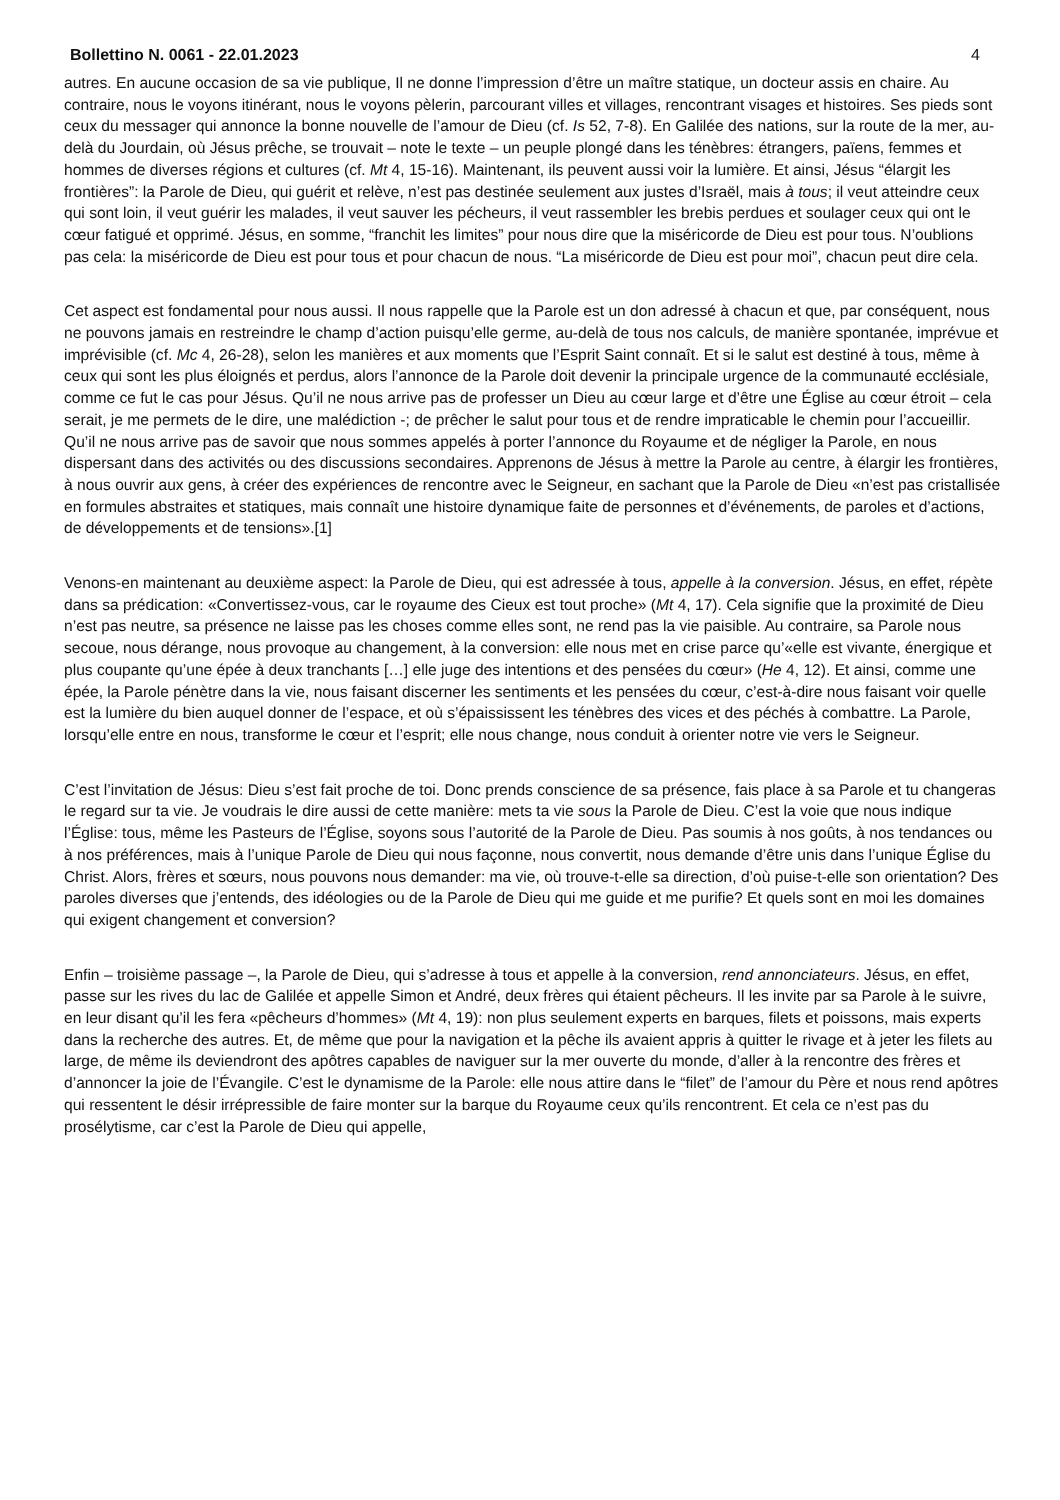Bollettino N. 0061 - 22.01.2023 4
autres. En aucune occasion de sa vie publique, Il ne donne l’impression d’être un maître statique, un docteur assis en chaire. Au contraire, nous le voyons itinérant, nous le voyons pèlerin, parcourant villes et villages, rencontrant visages et histoires. Ses pieds sont ceux du messager qui annonce la bonne nouvelle de l’amour de Dieu (cf. Is 52, 7-8). En Galilée des nations, sur la route de la mer, au-delà du Jourdain, où Jésus prêche, se trouvait – note le texte – un peuple plongé dans les ténèbres: étrangers, païens, femmes et hommes de diverses régions et cultures (cf. Mt 4, 15-16). Maintenant, ils peuvent aussi voir la lumière. Et ainsi, Jésus “élargit les frontières”: la Parole de Dieu, qui guérit et relève, n’est pas destinée seulement aux justes d’Israël, mais à tous; il veut atteindre ceux qui sont loin, il veut guérir les malades, il veut sauver les pécheurs, il veut rassembler les brebis perdues et soulager ceux qui ont le cœur fatigué et opprimé. Jésus, en somme, “franchit les limites” pour nous dire que la miséricorde de Dieu est pour tous. N’oublions pas cela: la miséricorde de Dieu est pour tous et pour chacun de nous. “La miséricorde de Dieu est pour moi”, chacun peut dire cela.
Cet aspect est fondamental pour nous aussi. Il nous rappelle que la Parole est un don adressé à chacun et que, par conséquent, nous ne pouvons jamais en restreindre le champ d’action puisqu’elle germe, au-delà de tous nos calculs, de manière spontanée, imprévue et imprévisible (cf. Mc 4, 26-28), selon les manières et aux moments que l’Esprit Saint connaît. Et si le salut est destiné à tous, même à ceux qui sont les plus éloignés et perdus, alors l’annonce de la Parole doit devenir la principale urgence de la communauté ecclésiale, comme ce fut le cas pour Jésus. Qu’il ne nous arrive pas de professer un Dieu au cœur large et d’être une Église au cœur étroit – cela serait, je me permets de le dire, une malédiction -; de prêcher le salut pour tous et de rendre impraticable le chemin pour l’accueillir. Qu’il ne nous arrive pas de savoir que nous sommes appelés à porter l’annonce du Royaume et de négliger la Parole, en nous dispersant dans des activités ou des discussions secondaires. Apprenons de Jésus à mettre la Parole au centre, à élargir les frontières, à nous ouvrir aux gens, à créer des expériences de rencontre avec le Seigneur, en sachant que la Parole de Dieu «n’est pas cristallisée en formules abstraites et statiques, mais connaît une histoire dynamique faite de personnes et d’événements, de paroles et d’actions, de développements et de tensions».[1]
Venons-en maintenant au deuxième aspect: la Parole de Dieu, qui est adressée à tous, appelle à la conversion. Jésus, en effet, répète dans sa prédication: «Convertissez-vous, car le royaume des Cieux est tout proche» (Mt 4, 17). Cela signifie que la proximité de Dieu n’est pas neutre, sa présence ne laisse pas les choses comme elles sont, ne rend pas la vie paisible. Au contraire, sa Parole nous secoue, nous dérange, nous provoque au changement, à la conversion: elle nous met en crise parce qu’«elle est vivante, énergique et plus coupante qu’une épée à deux tranchants […] elle juge des intentions et des pensées du cœur» (He 4, 12). Et ainsi, comme une épée, la Parole pénètre dans la vie, nous faisant discerner les sentiments et les pensées du cœur, c’est-à-dire nous faisant voir quelle est la lumière du bien auquel donner de l’espace, et où s’épaississent les ténèbres des vices et des péchés à combattre. La Parole, lorsqu’elle entre en nous, transforme le cœur et l’esprit; elle nous change, nous conduit à orienter notre vie vers le Seigneur.
C’est l’invitation de Jésus: Dieu s’est fait proche de toi. Donc prends conscience de sa présence, fais place à sa Parole et tu changeras le regard sur ta vie. Je voudrais le dire aussi de cette manière: mets ta vie sous la Parole de Dieu. C’est la voie que nous indique l’Église: tous, même les Pasteurs de l’Église, soyons sous l’autorité de la Parole de Dieu. Pas soumis à nos goûts, à nos tendances ou à nos préférences, mais à l’unique Parole de Dieu qui nous façonne, nous convertit, nous demande d’être unis dans l’unique Église du Christ. Alors, frères et sœurs, nous pouvons nous demander: ma vie, où trouve-t-elle sa direction, d’où puise-t-elle son orientation? Des paroles diverses que j’entends, des idéologies ou de la Parole de Dieu qui me guide et me purifie? Et quels sont en moi les domaines qui exigent changement et conversion?
Enfin – troisième passage –, la Parole de Dieu, qui s’adresse à tous et appelle à la conversion, rend annonciateurs. Jésus, en effet, passe sur les rives du lac de Galilée et appelle Simon et André, deux frères qui étaient pêcheurs. Il les invite par sa Parole à le suivre, en leur disant qu’il les fera «pêcheurs d’hommes» (Mt 4, 19): non plus seulement experts en barques, filets et poissons, mais experts dans la recherche des autres. Et, de même que pour la navigation et la pêche ils avaient appris à quitter le rivage et à jeter les filets au large, de même ils deviendront des apôtres capables de naviguer sur la mer ouverte du monde, d’aller à la rencontre des frères et d’annoncer la joie de l’Évangile. C’est le dynamisme de la Parole: elle nous attire dans le “filet” de l’amour du Père et nous rend apôtres qui ressentent le désir irrépressible de faire monter sur la barque du Royaume ceux qu’ils rencontrent. Et cela ce n’est pas du prosélytisme, car c’est la Parole de Dieu qui appelle,